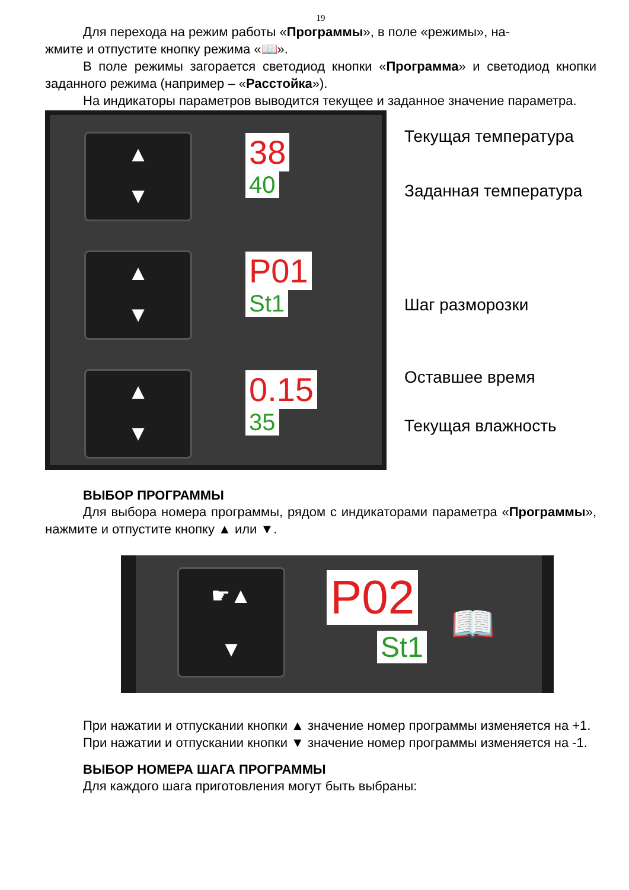19
Для перехода на режим работы «Программы», в поле «режимы», на-
жмите и отпустите кнопку режима «📖».
В поле режимы загорается светодиод кнопки «Программа» и светодиод кнопки заданного режима (например – «Расстойка»).
На индикаторы параметров выводится текущее и заданное значение параметра.
▲
▼
38
40
▲
▼
P01
St1
▲
▼
0.15
35
Текущая температура
Заданная температура
Шаг разморозки
Оставшее время
Текущая влажность
ВЫБОР ПРОГРАММЫ
Для выбора номера программы, рядом с индикаторами параметра «Программы», нажмите и отпустите кнопку ▲ или ▼.
☛▲
▼
P02
St1
📖
При нажатии и отпускании кнопки ▲ значение номер программы изменяется на +1.
При нажатии и отпускании кнопки ▼ значение номер программы изменяется на -1.
ВЫБОР НОМЕРА ШАГА ПРОГРАММЫ
Для каждого шага приготовления могут быть выбраны: